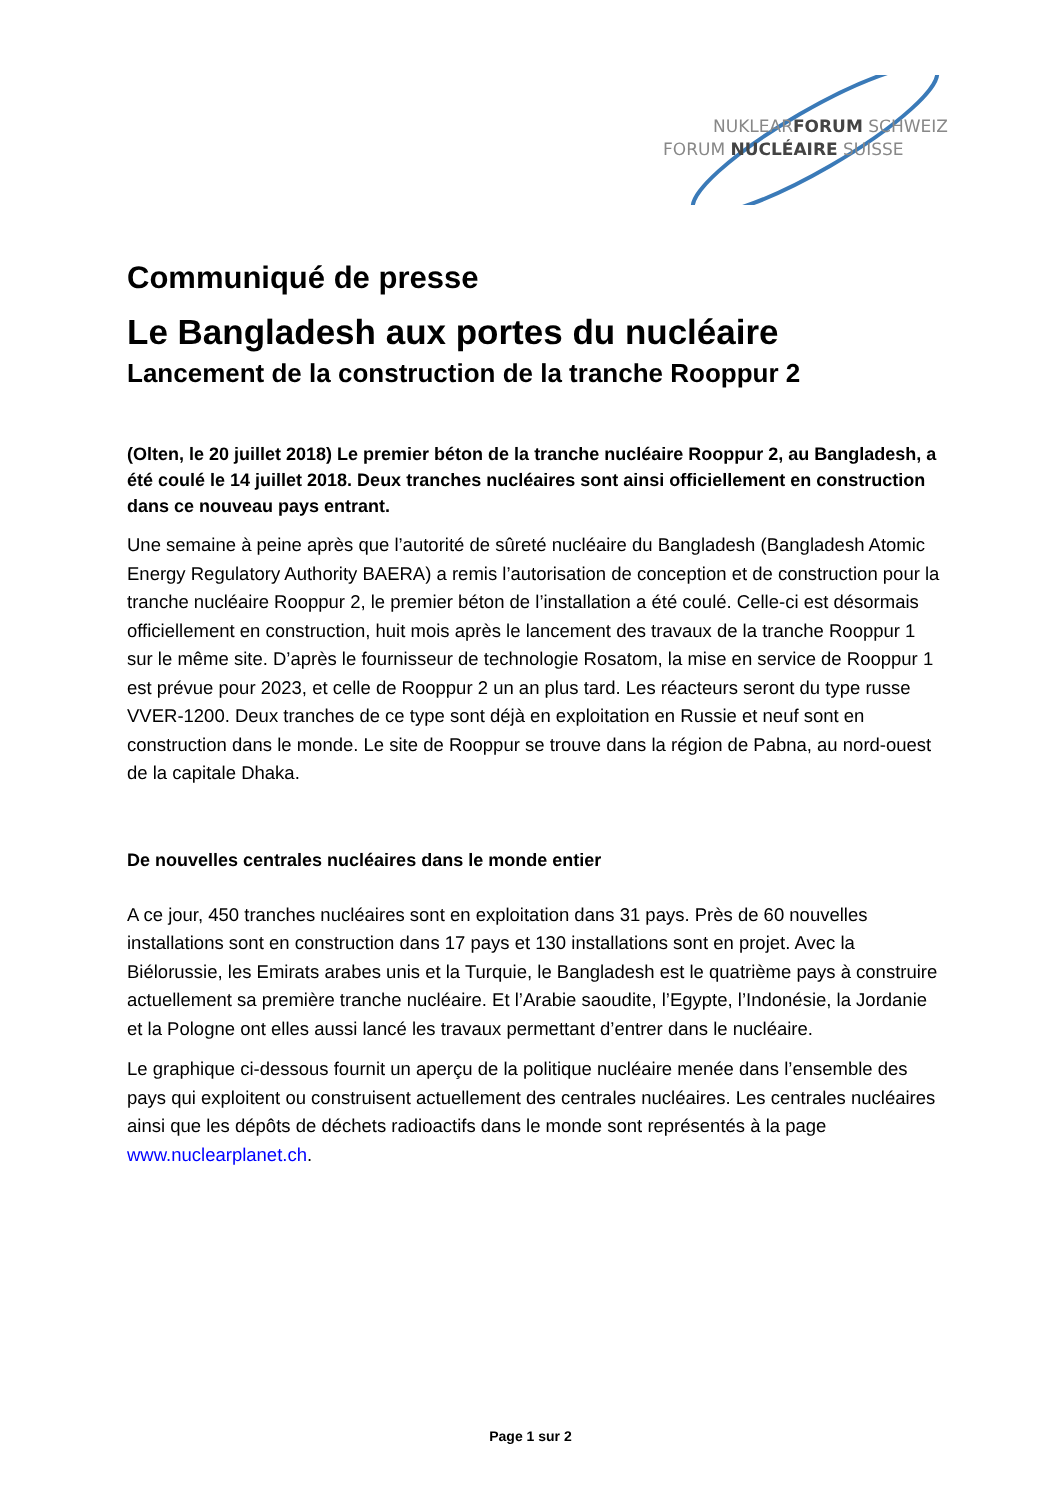NUKLEARFORUM SCHWEIZ
FORUM NUCLÉAIRE SUISSE
Communiqué de presse
Le Bangladesh aux portes du nucléaire
Lancement de la construction de la tranche Rooppur 2
(Olten, le 20 juillet 2018) Le premier béton de la tranche nucléaire Rooppur 2, au Bangladesh, a été coulé le 14 juillet 2018. Deux tranches nucléaires sont ainsi officiellement en construction dans ce nouveau pays entrant.
Une semaine à peine après que l’autorité de sûreté nucléaire du Bangladesh (Bangladesh Atomic Energy Regulatory Authority BAERA) a remis l’autorisation de conception et de construction pour la tranche nucléaire Rooppur 2, le premier béton de l’installation a été coulé. Celle-ci est désormais officiellement en construction, huit mois après le lancement des travaux de la tranche Rooppur 1 sur le même site. D’après le fournisseur de technologie Rosatom, la mise en service de Rooppur 1 est prévue pour 2023, et celle de Rooppur 2 un an plus tard. Les réacteurs seront du type russe VVER-1200. Deux tranches de ce type sont déjà en exploitation en Russie et neuf sont en construction dans le monde. Le site de Rooppur se trouve dans la région de Pabna, au nord-ouest de la capitale Dhaka.
De nouvelles centrales nucléaires dans le monde entier
A ce jour, 450 tranches nucléaires sont en exploitation dans 31 pays. Près de 60 nouvelles installations sont en construction dans 17 pays et 130 installations sont en projet. Avec la Biélorussie, les Emirats arabes unis et la Turquie, le Bangladesh est le quatrième pays à construire actuellement sa première tranche nucléaire. Et l’Arabie saoudite, l’Egypte, l’Indonésie, la Jordanie et la Pologne ont elles aussi lancé les travaux permettant d’entrer dans le nucléaire.
Le graphique ci-dessous fournit un aperçu de la politique nucléaire menée dans l’ensemble des pays qui exploitent ou construisent actuellement des centrales nucléaires. Les centrales nucléaires ainsi que les dépôts de déchets radioactifs dans le monde sont représentés à la page www.nuclearplanet.ch.
Page 1 sur 2